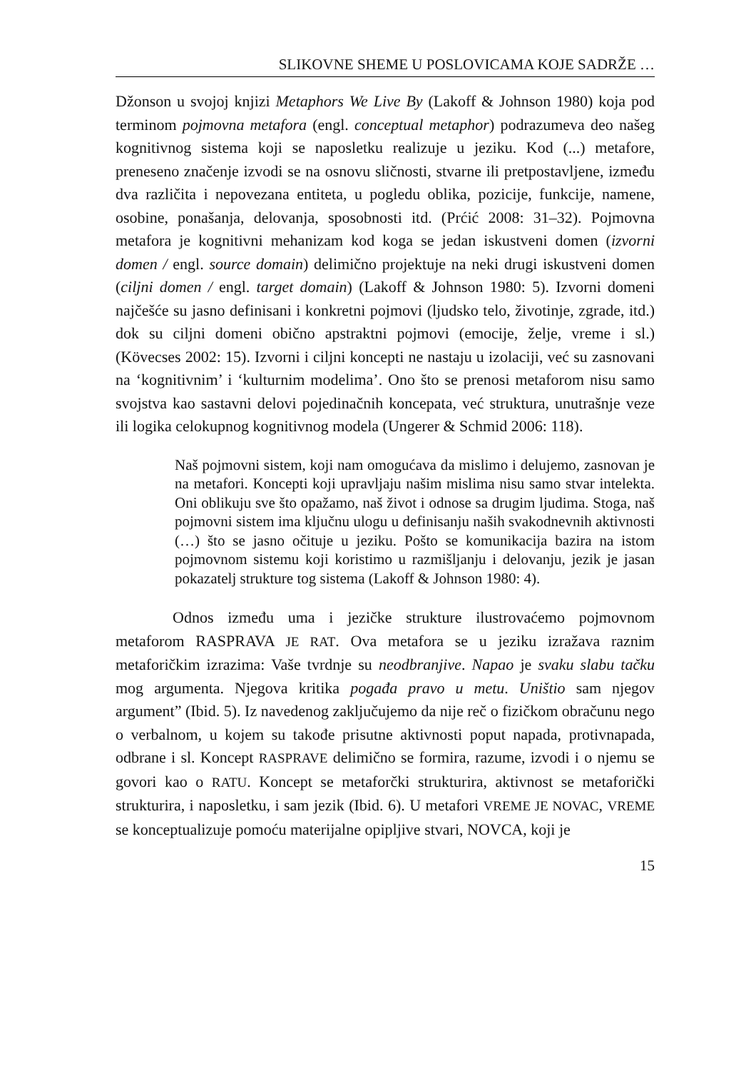SLIKOVNE SHEME U POSLOVICAMA KOJE SADRŽE …
Džonson u svojoj knjizi Metaphors We Live By (Lakoff & Johnson 1980) koja pod terminom pojmovna metafora (engl. conceptual metaphor) podrazumeva deo našeg kognitivnog sistema koji se naposletku realizuje u jeziku. Kod (...) metafore, preneseno značenje izvodi se na osnovu sličnosti, stvarne ili pretpostavljene, između dva različita i nepovezana entiteta, u pogledu oblika, pozicije, funkcije, namene, osobine, ponašanja, delovanja, sposobnosti itd. (Prćić 2008: 31–32). Pojmovna metafora je kognitivni mehanizam kod koga se jedan iskustveni domen (izvorni domen / engl. source domain) delimično projektuje na neki drugi iskustveni domen (ciljni domen / engl. target domain) (Lakoff & Johnson 1980: 5). Izvorni domeni najčešće su jasno definisani i konkretni pojmovi (ljudsko telo, životinje, zgrade, itd.) dok su ciljni domeni obično apstraktni pojmovi (emocije, želje, vreme i sl.) (Kövecses 2002: 15). Izvorni i ciljni koncepti ne nastaju u izolaciji, već su zasnovani na ‘kognitivnim’ i ‘kulturnim modelima’. Ono što se prenosi metaforom nisu samo svojstva kao sastavni delovi pojedinačnih koncepata, već struktura, unutrašnje veze ili logika celokupnog kognitivnog modela (Ungerer & Schmid 2006: 118).
Naš pojmovni sistem, koji nam omogućava da mislimo i delujemo, zasnovan je na metafori. Koncepti koji upravljaju našim mislima nisu samo stvar intelekta. Oni oblikuju sve što opažamo, naš život i odnose sa drugim ljudima. Stoga, naš pojmovni sistem ima ključnu ulogu u definisanju naših svakodnevnih aktivnosti (…) što se jasno očituje u jeziku. Pošto se komunikacija bazira na istom pojmovnom sistemu koji koristimo u razmišljanju i delovanju, jezik je jasan pokazatelj strukture tog sistema (Lakoff & Johnson 1980: 4).
Odnos između uma i jezičke strukture ilustrovaćemo pojmovnom metaforom RASPRAVA JE RAT. Ova metafora se u jeziku izražava raznim metaforičkim izrazima: Vaše tvrdnje su neodbranjive. Napao je svaku slabu tačku mog argumenta. Njegova kritika pogađa pravo u metu. Uništio sam njegov argument” (Ibid. 5). Iz navedenog zaključujemo da nije reč o fizičkom obračunu nego o verbalnom, u kojem su takođe prisutne aktivnosti poput napada, protivnapada, odbrane i sl. Koncept RASPRAVE delimično se formira, razume, izvodi i o njemu se govori kao o RATU. Koncept se metaforčki strukturira, aktivnost se metaforički strukturira, i naposletku, i sam jezik (Ibid. 6). U metafori VREME JE NOVAC, VREME se konceptualizuje pomoću materijalne opipljive stvari, NOVCA, koji je
15